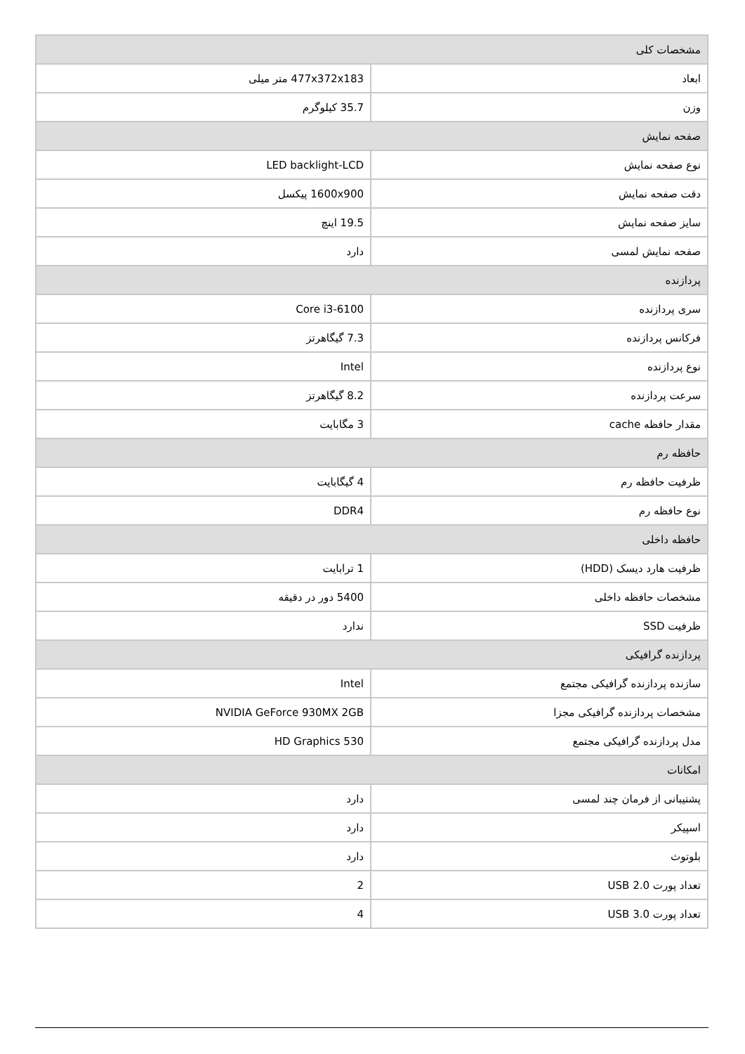| مشخصات کلی | |
| ابعاد | 477x372x183 متر میلی |
| وزن | 35.7 کیلوگرم |
| صفحه نمایش | |
| نوع صفحه نمایش | LED backlight-LCD |
| دقت صفحه نمایش | 1600x900 پیکسل |
| سایز صفحه نمایش | 19.5 اینچ |
| صفحه نمایش لمسی | دارد |
| پردازنده | |
| سری پردازنده | Core i3-6100 |
| فرکانس پردازنده | 7.3 گیگاهرتز |
| نوع پردازنده | Intel |
| سرعت پردازنده | 8.2 گیگاهرتز |
| مقدار حافظه cache | 3 مگابایت |
| حافظه رم | |
| ظرفیت حافظه رم | 4 گیگابایت |
| نوع حافظه رم | DDR4 |
| حافظه داخلی | |
| ظرفیت هارد دیسک (HDD) | 1 ترابایت |
| مشخصات حافظه داخلی | 5400 دور در دقیقه |
| ظرفیت SSD | ندارد |
| پردازنده گرافیکی | |
| سازنده پردازنده گرافیکی مجتمع | Intel |
| مشخصات پردازنده گرافیکی مجزا | NVIDIA GeForce 930MX 2GB |
| مدل پردازنده گرافیکی مجتمع | HD Graphics 530 |
| امکانات | |
| پشتیبانی از فرمان چند لمسی | دارد |
| اسپیکر | دارد |
| بلوتوث | دارد |
| تعداد پورت USB 2.0 | 2 |
| تعداد پورت USB 3.0 | 4 |